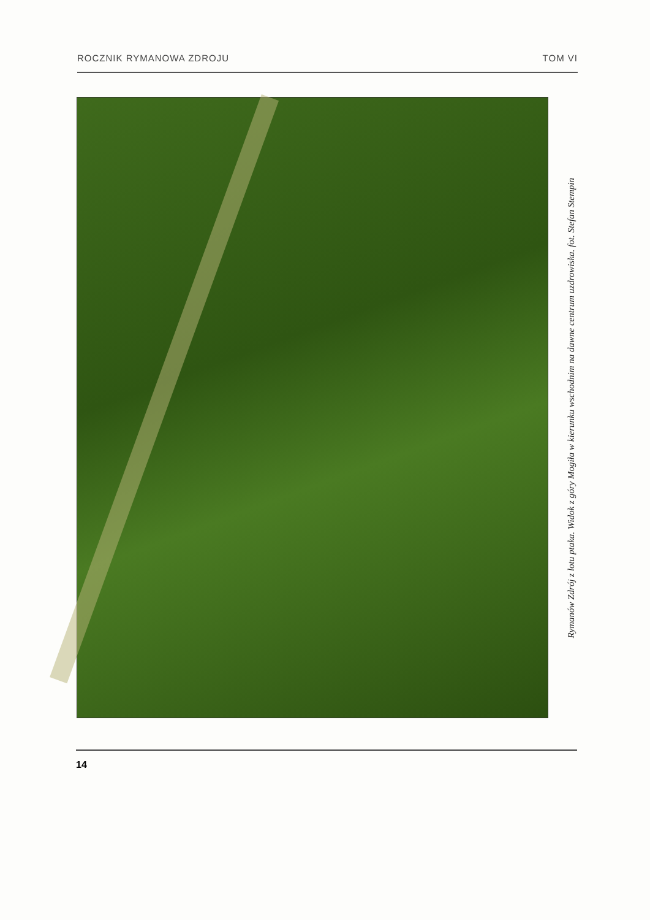ROCZNIK RYMANOWA ZDROJU TOM VI
Rymanów Zdrój z lotu ptaka. Widok z góry Mogiła w kierunku wschodnim na dawne centrum uzdrowiska. fot. Stefan Stempin
14